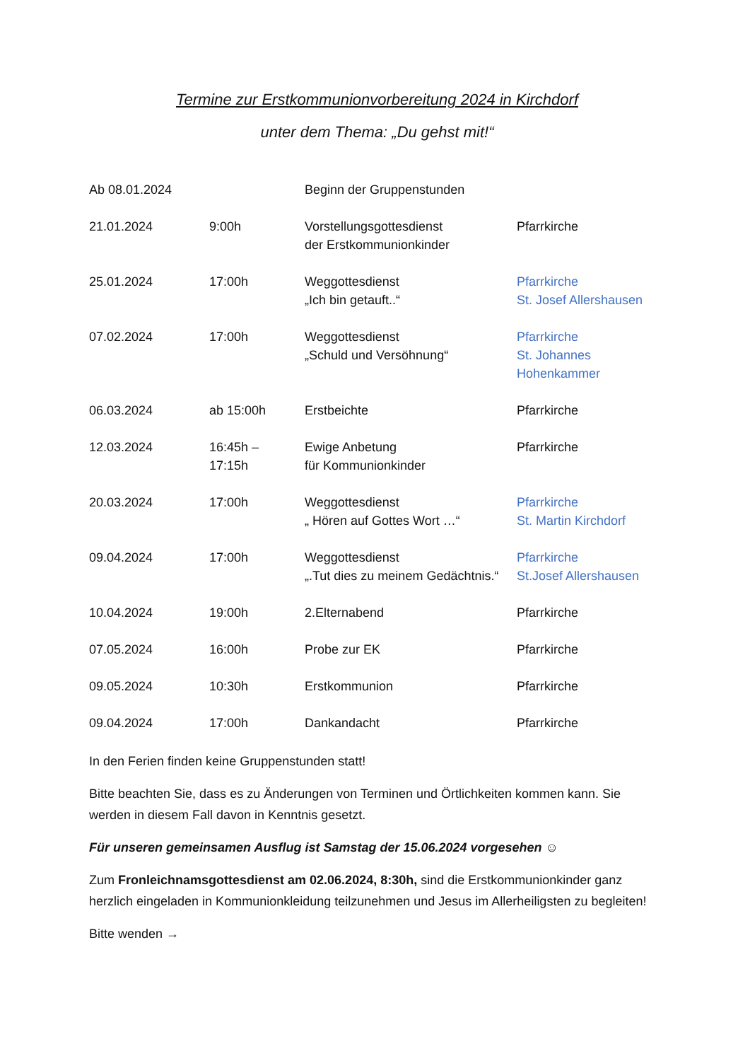Termine zur Erstkommunionvorbereitung 2024 in Kirchdorf
unter dem Thema: „Du gehst mit!“
| Ab 08.01.2024 | | Beginn der Gruppenstunden | |
| 21.01.2024 | 9:00h | Vorstellungsgottesdienst der Erstkommunionkinder | Pfarrkirche |
| 25.01.2024 | 17:00h | Weggottesdienst „Ich bin getauft..“ | Pfarrkirche St. Josef Allershausen |
| 07.02.2024 | 17:00h | Weggottesdienst „Schuld und Versöhnung“ | Pfarrkirche St. Johannes Hohenkammer |
| 06.03.2024 | ab 15:00h | Erstbeichte | Pfarrkirche |
| 12.03.2024 | 16:45h – 17:15h | Ewige Anbetung für Kommunionkinder | Pfarrkirche |
| 20.03.2024 | 17:00h | Weggottesdienst „ Hören auf Gottes Wort …“ | Pfarrkirche St. Martin Kirchdorf |
| 09.04.2024 | 17:00h | Weggottesdienst „.Tut dies zu meinem Gedächtnis.“ | Pfarrkirche St.Josef Allershausen |
| 10.04.2024 | 19:00h | 2.Elternabend | Pfarrkirche |
| 07.05.2024 | 16:00h | Probe zur EK | Pfarrkirche |
| 09.05.2024 | 10:30h | Erstkommunion | Pfarrkirche |
| 09.04.2024 | 17:00h | Dankandacht | Pfarrkirche |
In den Ferien finden keine Gruppenstunden statt!
Bitte beachten Sie, dass es zu Änderungen von Terminen und Örtlichkeiten kommen kann. Sie werden in diesem Fall davon in Kenntnis gesetzt.
Für unseren gemeinsamen Ausflug ist Samstag der 15.06.2024 vorgesehen ☺
Zum Fronleichnamsgottesdienst am 02.06.2024, 8:30h, sind die Erstkommunionkinder ganz herzlich eingeladen in Kommunionkleidung teilzunehmen und Jesus im Allerheiligsten zu begleiten!
Bitte wenden →